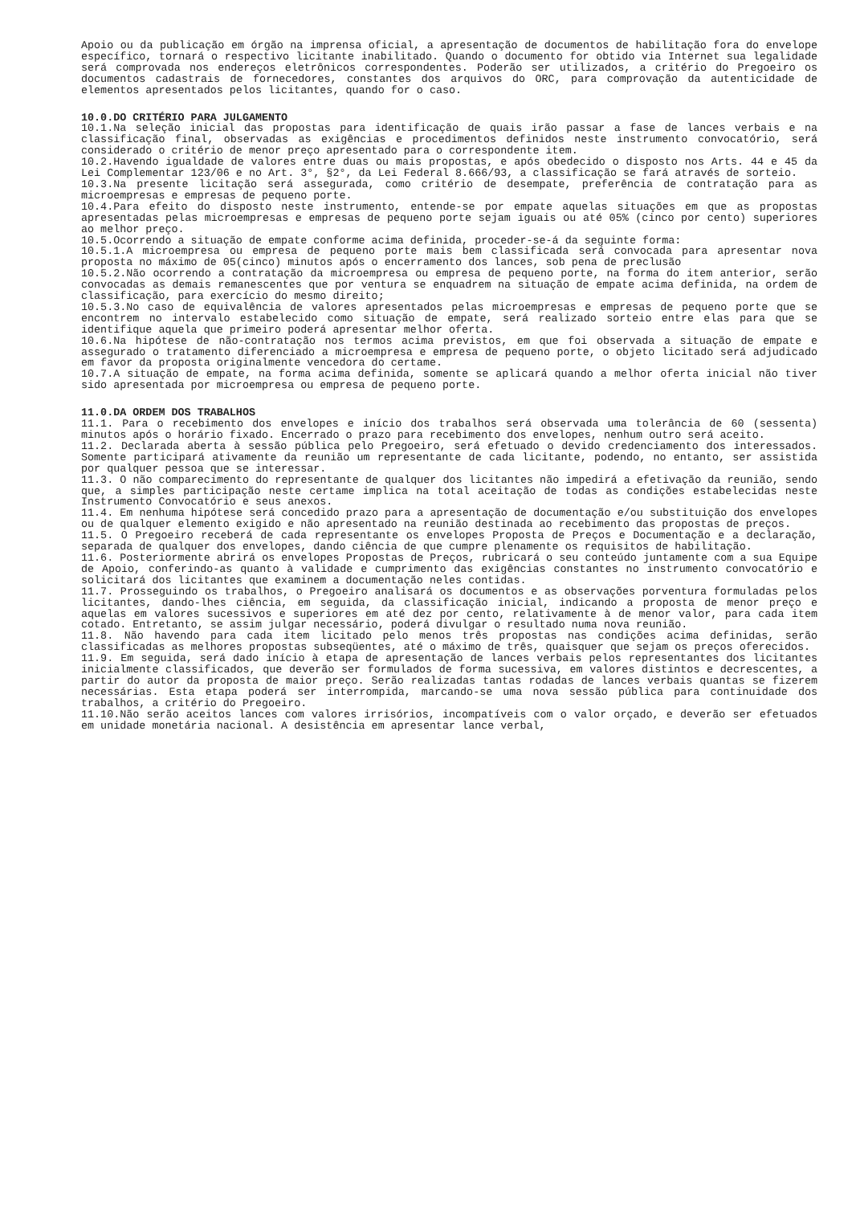Apoio ou da publicação em órgão na imprensa oficial, a apresentação de documentos de habilitação fora do envelope específico, tornará o respectivo licitante inabilitado. Quando o documento for obtido via Internet sua legalidade será comprovada nos endereços eletrônicos correspondentes. Poderão ser utilizados, a critério do Pregoeiro os documentos cadastrais de fornecedores, constantes dos arquivos do ORC, para comprovação da autenticidade de elementos apresentados pelos licitantes, quando for o caso.
10.0.DO CRITÉRIO PARA JULGAMENTO
10.1.Na seleção inicial das propostas para identificação de quais irão passar a fase de lances verbais e na classificação final, observadas as exigências e procedimentos definidos neste instrumento convocatório, será considerado o critério de menor preço apresentado para o correspondente item.
10.2.Havendo igualdade de valores entre duas ou mais propostas, e após obedecido o disposto nos Arts. 44 e 45 da Lei Complementar 123/06 e no Art. 3°, §2°, da Lei Federal 8.666/93, a classificação se fará através de sorteio.
10.3.Na presente licitação será assegurada, como critério de desempate, preferência de contratação para as microempresas e empresas de pequeno porte.
10.4.Para efeito do disposto neste instrumento, entende-se por empate aquelas situações em que as propostas apresentadas pelas microempresas e empresas de pequeno porte sejam iguais ou até 05% (cinco por cento) superiores ao melhor preço.
10.5.Ocorrendo a situação de empate conforme acima definida, proceder-se-á da seguinte forma:
10.5.1.A microempresa ou empresa de pequeno porte mais bem classificada será convocada para apresentar nova proposta no máximo de 05(cinco) minutos após o encerramento dos lances, sob pena de preclusão
10.5.2.Não ocorrendo a contratação da microempresa ou empresa de pequeno porte, na forma do item anterior, serão convocadas as demais remanescentes que por ventura se enquadrem na situação de empate acima definida, na ordem de classificação, para exercício do mesmo direito;
10.5.3.No caso de equivalência de valores apresentados pelas microempresas e empresas de pequeno porte que se encontrem no intervalo estabelecido como situação de empate, será realizado sorteio entre elas para que se identifique aquela que primeiro poderá apresentar melhor oferta.
10.6.Na hipótese de não-contratação nos termos acima previstos, em que foi observada a situação de empate e assegurado o tratamento diferenciado a microempresa e empresa de pequeno porte, o objeto licitado será adjudicado em favor da proposta originalmente vencedora do certame.
10.7.A situação de empate, na forma acima definida, somente se aplicará quando a melhor oferta inicial não tiver sido apresentada por microempresa ou empresa de pequeno porte.
11.0.DA ORDEM DOS TRABALHOS
11.1. Para o recebimento dos envelopes e início dos trabalhos será observada uma tolerância de 60 (sessenta) minutos após o horário fixado. Encerrado o prazo para recebimento dos envelopes, nenhum outro será aceito.
11.2. Declarada aberta à sessão pública pelo Pregoeiro, será efetuado o devido credenciamento dos interessados. Somente participará ativamente da reunião um representante de cada licitante, podendo, no entanto, ser assistida por qualquer pessoa que se interessar.
11.3. O não comparecimento do representante de qualquer dos licitantes não impedirá a efetivação da reunião, sendo que, a simples participação neste certame implica na total aceitação de todas as condições estabelecidas neste Instrumento Convocatório e seus anexos.
11.4. Em nenhuma hipótese será concedido prazo para a apresentação de documentação e/ou substituição dos envelopes ou de qualquer elemento exigido e não apresentado na reunião destinada ao recebimento das propostas de preços.
11.5. O Pregoeiro receberá de cada representante os envelopes Proposta de Preços e Documentação e a declaração, separada de qualquer dos envelopes, dando ciência de que cumpre plenamente os requisitos de habilitação.
11.6. Posteriormente abrirá os envelopes Propostas de Preços, rubricará o seu conteúdo juntamente com a sua Equipe de Apoio, conferindo-as quanto à validade e cumprimento das exigências constantes no instrumento convocatório e solicitará dos licitantes que examinem a documentação neles contidas.
11.7. Prosseguindo os trabalhos, o Pregoeiro analisará os documentos e as observações porventura formuladas pelos licitantes, dando-lhes ciência, em seguida, da classificação inicial, indicando a proposta de menor preço e aquelas em valores sucessivos e superiores em até dez por cento, relativamente à de menor valor, para cada item cotado. Entretanto, se assim julgar necessário, poderá divulgar o resultado numa nova reunião.
11.8. Não havendo para cada item licitado pelo menos três propostas nas condições acima definidas, serão classificadas as melhores propostas subseqüentes, até o máximo de três, quaisquer que sejam os preços oferecidos.
11.9. Em seguida, será dado início à etapa de apresentação de lances verbais pelos representantes dos licitantes inicialmente classificados, que deverão ser formulados de forma sucessiva, em valores distintos e decrescentes, a partir do autor da proposta de maior preço. Serão realizadas tantas rodadas de lances verbais quantas se fizerem necessárias. Esta etapa poderá ser interrompida, marcando-se uma nova sessão pública para continuidade dos trabalhos, a critério do Pregoeiro.
11.10.Não serão aceitos lances com valores irrisórios, incompatíveis com o valor orçado, e deverão ser efetuados em unidade monetária nacional. A desistência em apresentar lance verbal,